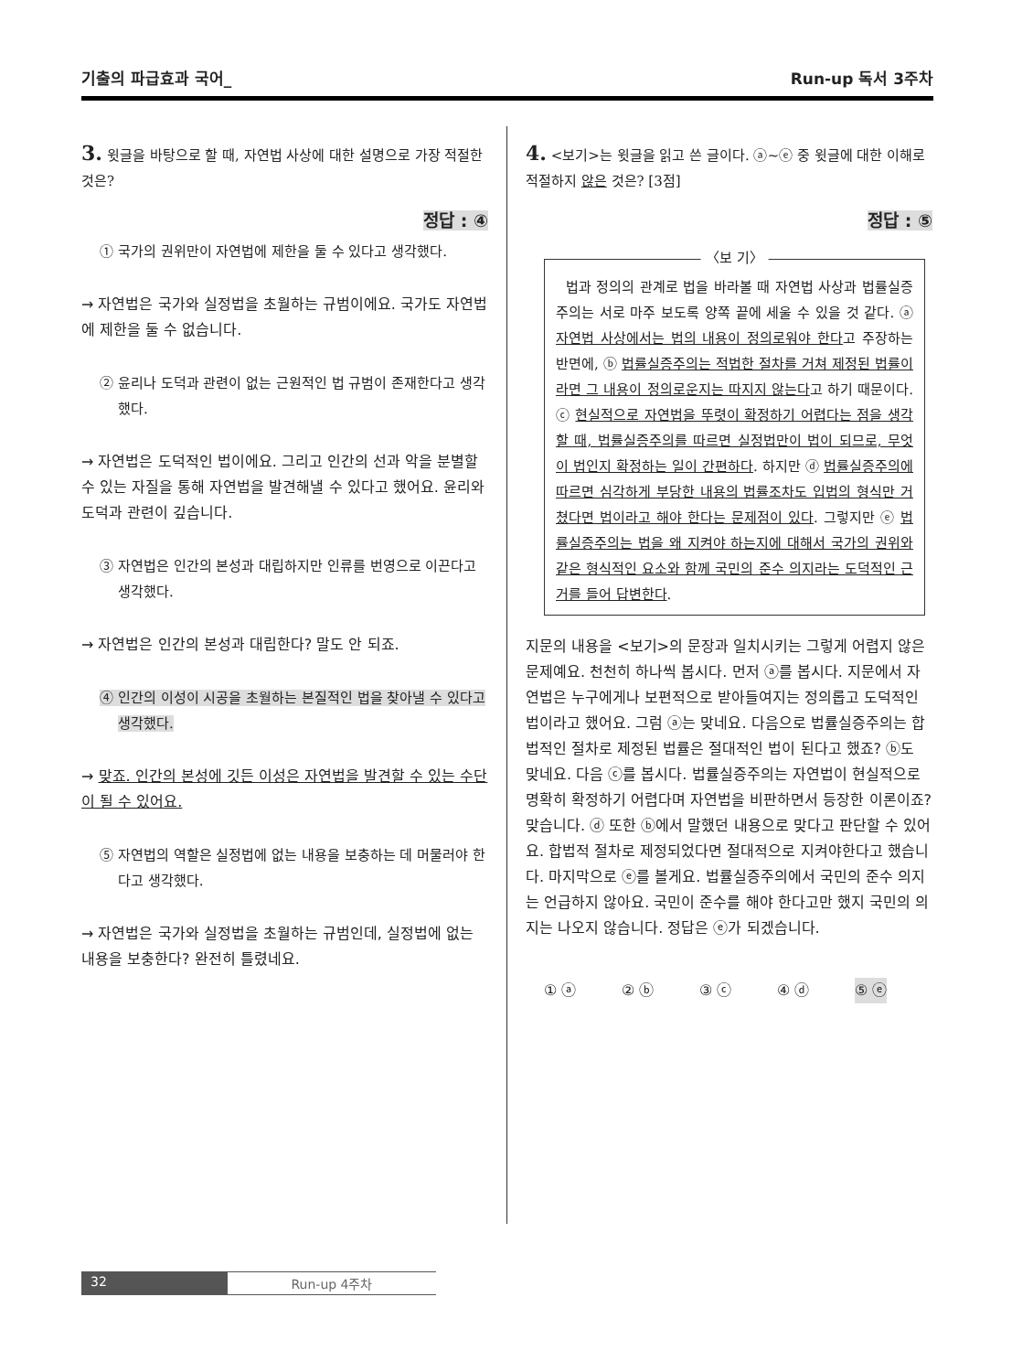기출의 파급효과 국어_ Run-up 독서 3주차
3. 윗글을 바탕으로 할 때, 자연법 사상에 대한 설명으로 가장 적절한 것은?
정답 : ④
① 국가의 권위만이 자연법에 제한을 둘 수 있다고 생각했다.
→ 자연법은 국가와 실정법을 초월하는 규범이에요. 국가도 자연법에 제한을 둘 수 없습니다.
② 윤리나 도덕과 관련이 없는 근원적인 법 규범이 존재한다고 생각했다.
→ 자연법은 도덕적인 법이에요. 그리고 인간의 선과 악을 분별할 수 있는 자질을 통해 자연법을 발견해낼 수 있다고 했어요. 윤리와 도덕과 관련이 깊습니다.
③ 자연법은 인간의 본성과 대립하지만 인류를 번영으로 이끈다고 생각했다.
→ 자연법은 인간의 본성과 대립한다? 말도 안 되죠.
④ 인간의 이성이 시공을 초월하는 본질적인 법을 찾아낼 수 있다고 생각했다.
→ 맞죠. 인간의 본성에 깃든 이성은 자연법을 발견할 수 있는 수단이 될 수 있어요.
⑤ 자연법의 역할은 실정법에 없는 내용을 보충하는 데 머물러야 한다고 생각했다.
→ 자연법은 국가와 실정법을 초월하는 규범인데, 실정법에 없는 내용을 보충한다? 완전히 틀렸네요.
4. <보기>는 윗글을 읽고 쓴 글이다. ⓐ~ⓔ 중 윗글에 대한 이해로 적절하지 않은 것은? [3점]
정답 : ⑤
〈보 기〉
법과 정의의 관계로 법을 바라볼 때 자연법 사상과 법률실증주의는 서로 마주 보도록 양쪽 끝에 세울 수 있을 것 같다. ⓐ 자연법 사상에서는 법의 내용이 정의로워야 한다고 주장하는 반면에, ⓑ 법률실증주의는 적법한 절차를 거쳐 제정된 법률이라면 그 내용이 정의로운지는 따지지 않는다고 하기 때문이다. ⓒ 현실적으로 자연법을 뚜렷이 확정하기 어렵다는 점을 생각할 때, 법률실증주의를 따르면 실정법만이 법이 되므로, 무엇이 법인지 확정하는 일이 간편하다. 하지만 ⓓ 법률실증주의에 따르면 심각하게 부당한 내용의 법률조차도 입법의 형식만 거쳤다면 법이라고 해야 한다는 문제점이 있다. 그렇지만 ⓔ 법률실증주의는 법을 왜 지켜야 하는지에 대해서 국가의 권위와 같은 형식적인 요소와 함께 국민의 준수 의지라는 도덕적인 근거를 들어 답변한다.
지문의 내용을 <보기>의 문장과 일치시키는 그렇게 어렵지 않은 문제예요. 천천히 하나씩 봅시다. 먼저 ⓐ를 봅시다. 지문에서 자연법은 누구에게나 보편적으로 받아들여지는 정의롭고 도덕적인 법이라고 했어요. 그럼 ⓐ는 맞네요. 다음으로 법률실증주의는 합법적인 절차로 제정된 법률은 절대적인 법이 된다고 했죠? ⓑ도 맞네요. 다음 ⓒ를 봅시다. 법률실증주의는 자연법이 현실적으로 명확히 확정하기 어렵다며 자연법을 비판하면서 등장한 이론이죠? 맞습니다. ⓓ 또한 ⓑ에서 말했던 내용으로 맞다고 판단할 수 있어요. 합법적 절차로 제정되었다면 절대적으로 지켜야한다고 했습니다. 마지막으로 ⓔ를 볼게요. 법률실증주의에서 국민의 준수 의지는 언급하지 않아요. 국민이 준수를 해야 한다고만 했지 국민의 의지는 나오지 않습니다. 정답은 ⓔ가 되겠습니다.
① ⓐ ② ⓑ ③ ⓒ ④ ⓓ ⑤ ⓔ
32 Run-up 4주차